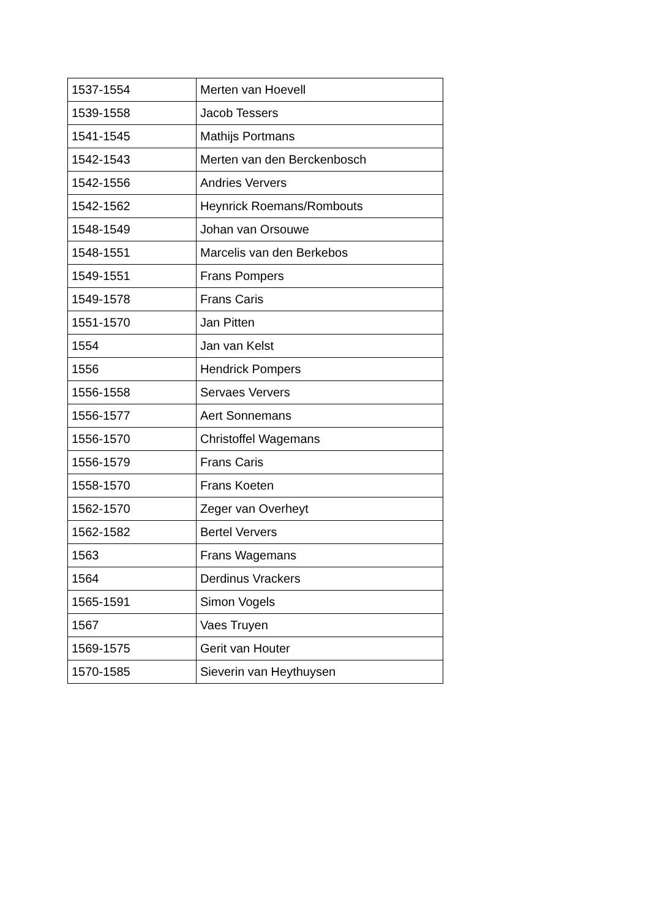| 1537-1554 | Merten van Hoevell |
| 1539-1558 | Jacob Tessers |
| 1541-1545 | Mathijs Portmans |
| 1542-1543 | Merten van den Berckenbosch |
| 1542-1556 | Andries Ververs |
| 1542-1562 | Heynrick Roemans/Rombouts |
| 1548-1549 | Johan van Orsouwe |
| 1548-1551 | Marcelis van den Berkebos |
| 1549-1551 | Frans Pompers |
| 1549-1578 | Frans Caris |
| 1551-1570 | Jan Pitten |
| 1554 | Jan van Kelst |
| 1556 | Hendrick Pompers |
| 1556-1558 | Servaes Ververs |
| 1556-1577 | Aert Sonnemans |
| 1556-1570 | Christoffel Wagemans |
| 1556-1579 | Frans Caris |
| 1558-1570 | Frans Koeten |
| 1562-1570 | Zeger van Overheyt |
| 1562-1582 | Bertel Ververs |
| 1563 | Frans Wagemans |
| 1564 | Derdinus Vrackers |
| 1565-1591 | Simon Vogels |
| 1567 | Vaes Truyen |
| 1569-1575 | Gerit van Houter |
| 1570-1585 | Sieverin van Heythuysen |